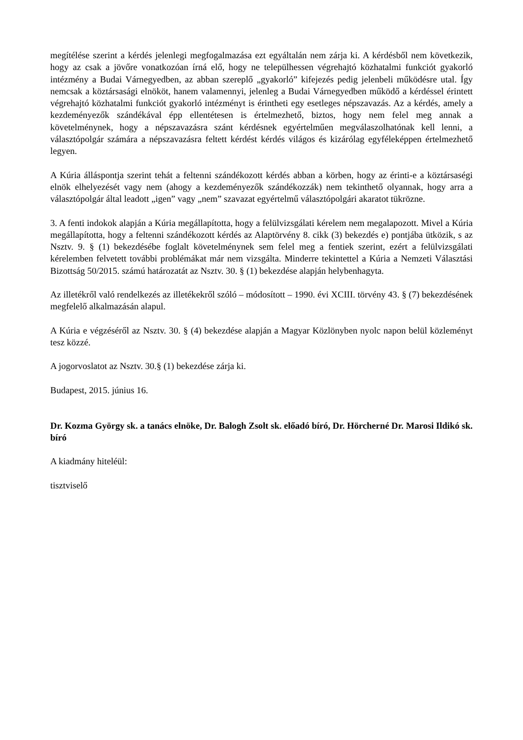megítélése szerint a kérdés jelenlegi megfogalmazása ezt egyáltalán nem zárja ki. A kérdésből nem következik, hogy az csak a jövőre vonatkozóan írná elő, hogy ne települhessen végrehajtó közhatalmi funkciót gyakorló intézmény a Budai Várnegyedben, az abban szereplő „gyakorló” kifejezés pedig jelenbeli működésre utal. Így nemcsak a köztársasági elnököt, hanem valamennyi, jelenleg a Budai Várnegyedben működő a kérdéssel érintett végrehajtó közhatalmi funkciót gyakorló intézményt is érintheti egy esetleges népszavazás. Az a kérdés, amely a kezdeményezők szándékával épp ellentétesen is értelmezhető, biztos, hogy nem felel meg annak a követelménynek, hogy a népszavazásra szánt kérdésnek egyértelműen megválaszolhatónak kell lenni, a választópolgár számára a népszavazásra feltett kérdést kérdés világos és kizárólag egyféleképpen értelmezhető legyen.
A Kúria álláspontja szerint tehát a feltenni szándékozott kérdés abban a körben, hogy az érinti-e a köztársaségi elnök elhelyezését vagy nem (ahogy a kezdeményezők szándékozzák) nem tekinthető olyannak, hogy arra a választópolgár által leadott „igen” vagy „nem” szavazat egyértelmű választópolgári akaratot tükrözne.
3. A fenti indokok alapján a Kúria megállapította, hogy a felülvizsgálati kérelem nem megalapozott. Mivel a Kúria megállapította, hogy a feltenni szándékozott kérdés az Alaptörvény 8. cikk (3) bekezdés e) pontjába ütközik, s az Nsztv. 9. § (1) bekezdésébe foglalt követelménynek sem felel meg a fentiek szerint, ezért a felülvizsgálati kérelemben felvetett további problémákat már nem vizsgálta. Minderre tekintettel a Kúria a Nemzeti Választási Bizottság 50/2015. számú határozatát az Nsztv. 30. § (1) bekezdése alapján helybenhagyta.
Az illetékről való rendelkezés az illetékekről szóló – módosított – 1990. évi XCIII. törvény 43. § (7) bekezdésének megfelelő alkalmazásán alapul.
A Kúria e végzéséről az Nsztv. 30. § (4) bekezdése alapján a Magyar Közlönyben nyolc napon belül közleményt tesz közzé.
A jogorvoslatot az Nsztv. 30.§ (1) bekezdése zárja ki.
Budapest, 2015. június 16.
Dr. Kozma György sk. a tanács elnöke, Dr. Balogh Zsolt sk. előadó bíró, Dr. Hörcherné Dr. Marosi Ildikó sk. bíró
A kiadmány hiteléül:
tisztviselő